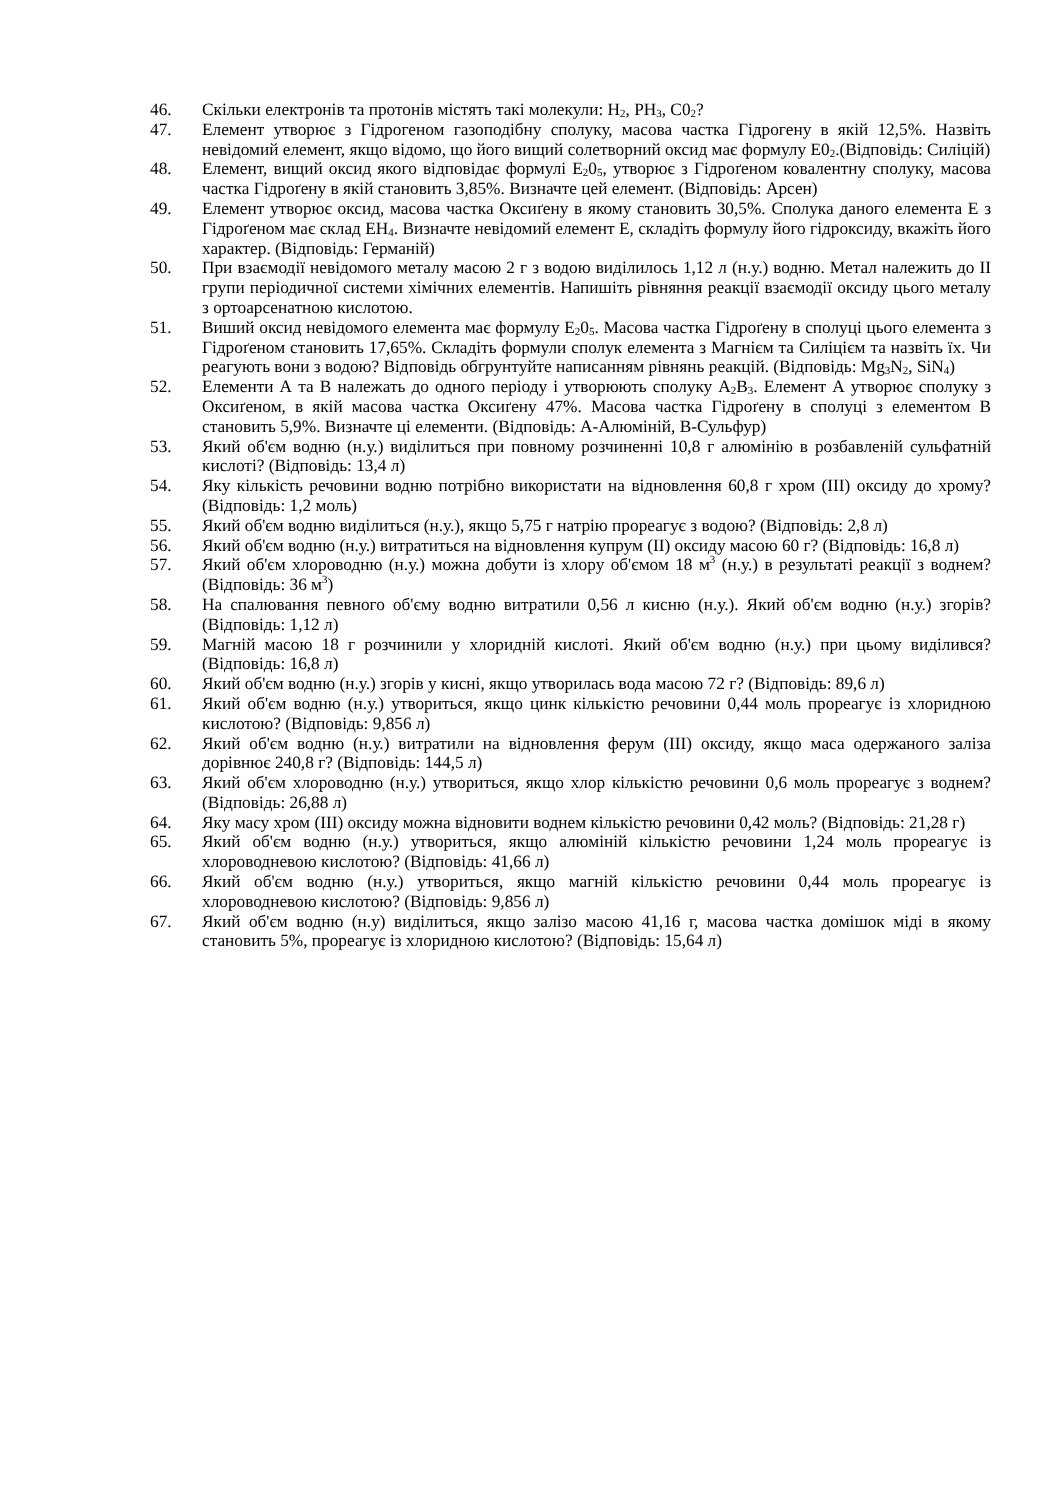46. Скільки електронів та протонів містять такі молекули: H<sub>2</sub>, PH<sub>3</sub>, C0<sub>2</sub>?
47. Елемент утворює з Гідрогеном газоподібну сполуку, масова частка Гідрогену в якій 12,5%. Назвіть невідомий елемент, якщо відомо, що його вищий солетворний оксид має формулу Е0<sub>2</sub>.(Відповідь: Силіцій)
48. Елемент, вищий оксид якого відповідає формулі Е<sub>2</sub>0<sub>5</sub>, утворює з Гідроґеном ковалентну сполуку, масова частка Гідроґену в якій становить 3,85%. Визначте цей елемент. (Відповідь: Арсен)
49. Елемент утворює оксид, масова частка Оксиґену в якому становить 30,5%. Сполука даного елемента Е з Гідроґеном має склад ЕН<sub>4</sub>. Визначте невідомий елемент Е, складіть формулу його гідроксиду, вкажіть його характер. (Відповідь: Германій)
50. При взаємодії невідомого металу масою 2 г з водою виділилось 1,12 л (н.у.) водню. Метал належить до II групи періодичної системи хімічних елементів. Напишіть рівняння реакції взаємодії оксиду цього металу з ортоарсенатною кислотою.
51. Виший оксид невідомого елемента має формулу Е<sub>2</sub>0<sub>5</sub>. Масова частка Гідроґену в сполуці цього елемента з Гідроґеном становить 17,65%. Складіть формули сполук елемента з Магнієм та Силіцієм та назвіть їх. Чи реагують вони з водою? Відповідь обгрунтуйте написанням рівнянь реакцій. (Відповідь: Mg<sub>3</sub>N<sub>2</sub>, SiN<sub>4</sub>)
52. Елементи А та В належать до одного періоду і утворюють сполуку А<sub>2</sub>В<sub>3</sub>. Елемент А утворює сполуку з Оксиґеном, в якій масова частка Оксиґену 47%. Масова частка Гідроґену в сполуці з елементом В становить 5,9%. Визначте ці елементи. (Відповідь: А-Алюміній, В-Сульфур)
53. Який об'єм водню (н.у.) виділиться при повному розчиненні 10,8 г алюмінію в розбавленій сульфатній кислоті? (Відповідь: 13,4 л)
54. Яку кількість речовини водню потрібно використати на відновлення 60,8 г хром (III) оксиду до хрому? (Відповідь: 1,2 моль)
55. Який об'єм водню виділиться (н.у.), якщо 5,75 г натрію прореагує з водою? (Відповідь: 2,8 л)
56. Який об'єм водню (н.у.) витратиться на відновлення купрум (II) оксиду масою 60 г? (Відповідь: 16,8 л)
57. Який об'єм хлороводню (н.у.) можна добути із хлору об'ємом 18 м<sup>3</sup> (н.у.) в результаті реакції з воднем? (Відповідь: 36 м<sup>3</sup>)
58. На спалювання певного об'єму водню витратили 0,56 л кисню (н.у.). Який об'єм водню (н.у.) згорів? (Відповідь: 1,12 л)
59. Магній масою 18 г розчинили у хлоридній кислоті. Який об'єм водню (н.у.) при цьому виділився? (Відповідь: 16,8 л)
60. Який об'єм водню (н.у.) згорів у кисні, якщо утворилась вода масою 72 г? (Відповідь: 89,6 л)
61. Який об'єм водню (н.у.) утвориться, якщо цинк кількістю речовини 0,44 моль прореагує із хлоридною кислотою? (Відповідь: 9,856 л)
62. Який об'єм водню (н.у.) витратили на відновлення ферум (III) оксиду, якщо маса одержаного заліза дорівнює 240,8 г? (Відповідь: 144,5 л)
63. Який об'єм хлороводню (н.у.) утвориться, якщо хлор кількістю речовини 0,6 моль прореагує з воднем? (Відповідь: 26,88 л)
64. Яку масу хром (III) оксиду можна відновити воднем кількістю речовини 0,42 моль? (Відповідь: 21,28 г)
65. Який об'єм водню (н.у.) утвориться, якщо алюміній кількістю речовини 1,24 моль прореагує із хлороводневою кислотою? (Відповідь: 41,66 л)
66. Який об'єм водню (н.у.) утвориться, якщо магній кількістю речовини 0,44 моль прореагує із хлороводневою кислотою? (Відповідь: 9,856 л)
67. Який об'єм водню (н.у) виділиться, якщо залізо масою 41,16 г, масова частка домішок міді в якому становить 5%, прореагує із хлоридною кислотою? (Відповідь: 15,64 л)